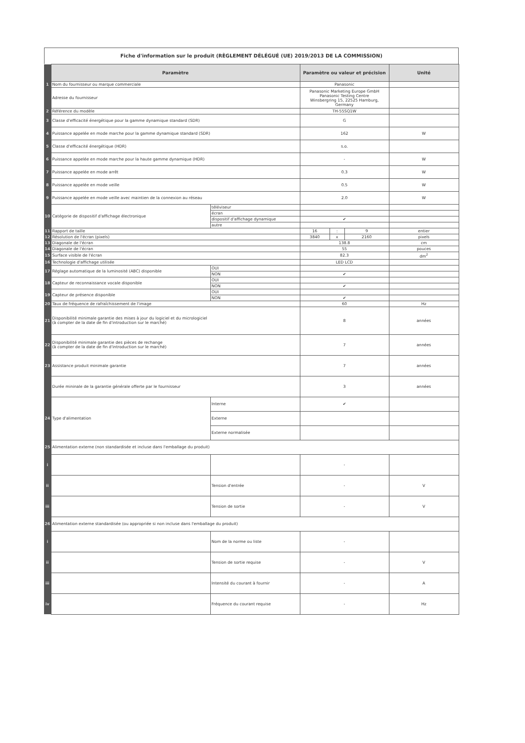Fiche d'information sur le produit (RÈGLEMENT DÉLÉGUÉ (UE) 2019/2013 DE LA COMMISSION)
| | Paramètre | | Paramètre ou valeur et précision | | | Unité |
| --- | --- | --- | --- | --- | --- | --- |
| 1 | Nom du fournisseur ou marque commerciale | | Panasonic | | | |
| | Adresse du fournisseur | | Panasonic Marketing Europe GmbH Panasonic Testing Centre Winsbergring 15, 22525 Hamburg, Germany | | | |
| 2 | Référence du modèle | | TH-55SQ1W | | | |
| 3 | Classe d'efficacité énergétique pour la gamme dynamique standard (SDR) | | G | | | |
| 4 | Puissance appelée en mode marche pour la gamme dynamique standard (SDR) | | 162 | | | W |
| 5 | Classe d'efficacité énergétique (HDR) | | s.o. | | | |
| 6 | Puissance appelée en mode marche pour la haute gamme dynamique (HDR) | | - | | | W |
| 7 | Puissance appelée en mode arrêt | | 0.3 | | | W |
| 8 | Puissance appelée en mode veille | | 0.5 | | | W |
| 9 | Puissance appelée en mode veille avec maintien de la connexion au réseau | | 2.0 | | | W |
| 10 | Catégorie de dispositif d'affichage électronique | téléviseur | | | | |
| | | écran | | | | |
| | | dispositif d'affichage dynamique | ✔ | | | |
| | | autre | | | | |
| 11 | Rapport de taille | | 16 | : | 9 | entier |
| 12 | Résolution de l'écran (pixels) | | 3840 | x | 2160 | pixels |
| 13 | Diagonale de l'écran | | 138.8 | | | cm |
| 14 | Diagonale de l'écran | | 55 | | | pouces |
| 15 | Surface visible de l'écran | | 82.3 | | | dm<sup>2</sup> |
| 16 | Technologie d'affichage utilisée | | LED LCD | | | |
| 17 | Réglage automatique de la luminosité (ABC) disponible | OUI | | | | |
| | | NON | ✔ | | | |
| 18 | Capteur de reconnaissance vocale disponible | OUI | | | | |
| | | NON | ✔ | | | |
| 19 | Capteur de présence disponible | OUI | | | | |
| | | NON | ✔ | | | |
| 20 | Taux de fréquence de rafraîchissement de l'image | | 60 | | | Hz |
| 21 | Disponibilité minimale garantie des mises à jour du logiciel et du micrologiciel (à compter de la date de fin d'introduction sur le marché) | | 8 | | | années |
| 22 | Disponibilité minimale garantie des pièces de rechange (à compter de la date de fin d'introduction sur le marché) | | 7 | | | années |
| 23 | Assistance produit minimale garantie | | 7 | | | années |
| | Durée mininale de la garantie générale offerte par le fournisseur | | 3 | | | années |
| 24 | Type d'alimentation | Interne | ✔ | | | |
| | | Externe | | | | |
| | | Externe normalisée | | | | |
| 25 | Alimentation externe (non standardisée et incluse dans l'emballage du produit) | | | | | |
| i | | | - | | | |
| ii | | Tension d'entrée | - | | | V |
| iii | | Tension de sortie | - | | | V |
| 26 | Alimentation externe standardisée (ou appropriée si non incluse dans l'emballage du produit) | | | | | |
| i | | Nom de la norme ou liste | - | | | |
| ii | | Tension de sortie requise | - | | | V |
| iii | | Intensité du courant à fournir | - | | | A |
| iv | | Fréquence du courant requise | - | | | Hz |